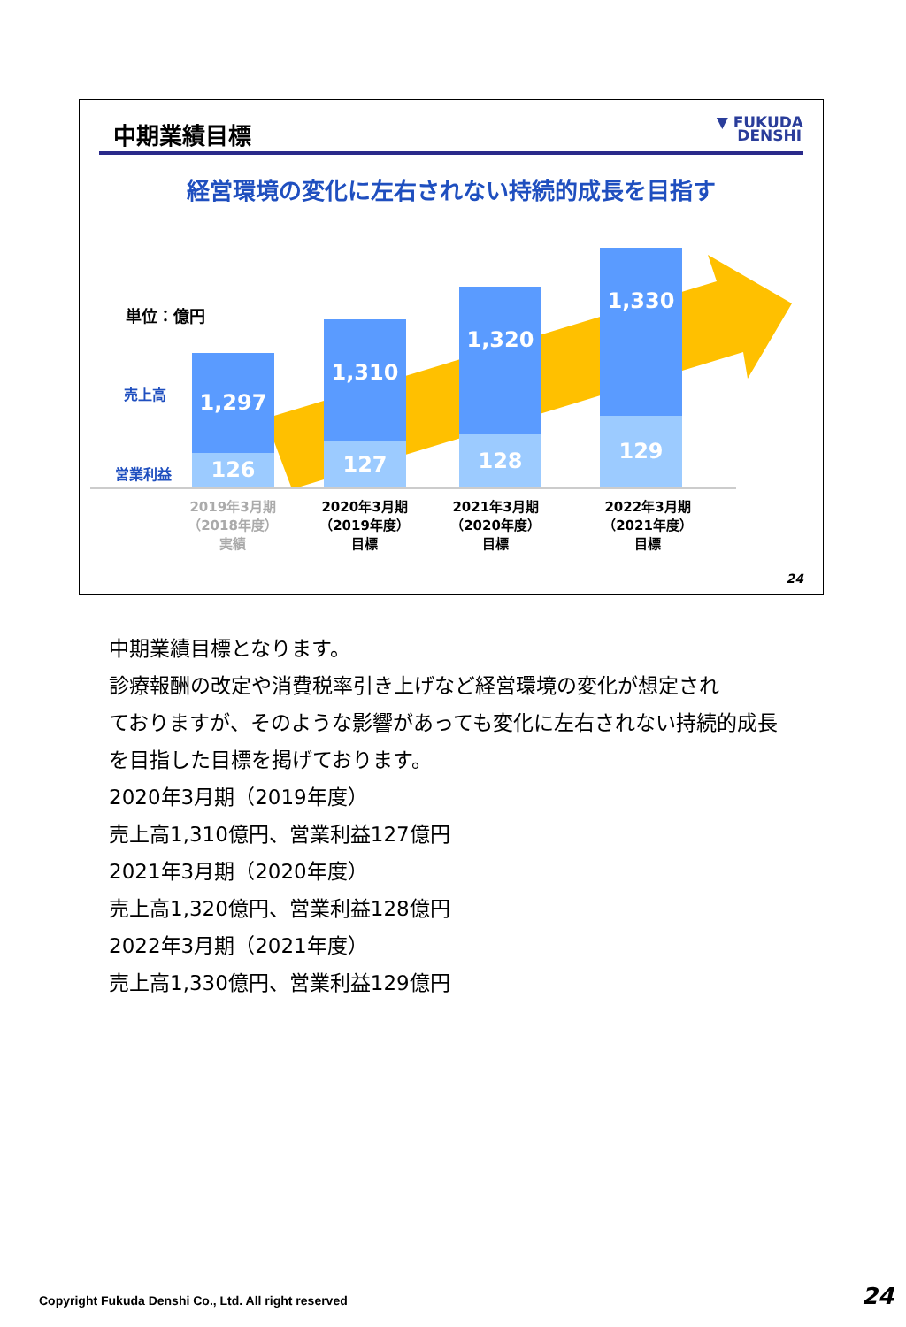中期業績目標
▼ FUKUDA
DENSHI
経営環境の変化に左右されない持続的成長を目指す
単位：億円
売上高
営業利益
1,297
126
1,310
127
1,320
128
1,330
129
2019年3月期
（2018年度）
実績
2020年3月期
（2019年度）
目標
2021年3月期
（2020年度）
目標
2022年3月期
（2021年度）
目標
24
中期業績目標となります。
診療報酬の改定や消費税率引き上げなど経営環境の変化が想定され
ておりますが、そのような影響があっても変化に左右されない持続的成長
を目指した目標を掲げております。
2020年3月期（2019年度）
売上高1,310億円、営業利益127億円
2021年3月期（2020年度）
売上高1,320億円、営業利益128億円
2022年3月期（2021年度）
売上高1,330億円、営業利益129億円
Copyright Fukuda Denshi Co., Ltd. All right reserved
24